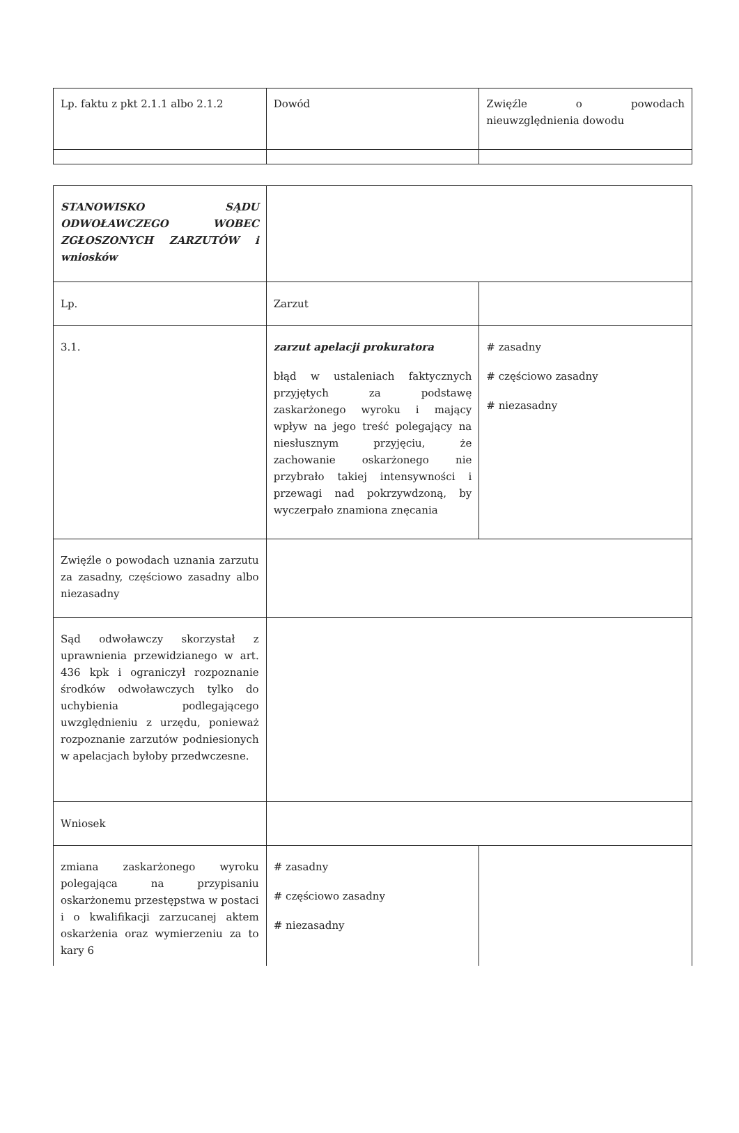| Lp. faktu z pkt 2.1.1 albo 2.1.2 | Dowód | Zwięźle o powodach nieuwzględnienia dowodu |
| STANOWISKO SĄDU ODWOŁAWCZEGO WOBEC ZGŁOSZONYCH ZARZUTÓW i wniosków | | |
| Lp. | Zarzut | |
| 3.1. | zarzut apelacji prokuratora błąd w ustaleniach faktycznych przyjętych za podstawę zaskarżonego wyroku i mający wpływ na jego treść polegający na niesłusznym przyjęciu, że zachowanie oskarżonego nie przybrało takiej intensywności i przewagi nad pokrzywdzoną, by wyczerpało znamiona znęcania | # zasadny # częściowo zasadny # niezasadny |
| Zwięźle o powodach uznania zarzutu za zasadny, częściowo zasadny albo niezasadny | | |
| Sąd odwoławczy skorzystał z uprawnienia przewidzianego w art. 436 kpk i ograniczył rozpoznanie środków odwoławczych tylko do uchybienia podlegającego uwzględnieniu z urzędu, ponieważ rozpoznanie zarzutów podniesionych w apelacjach byłoby przedwczesne. | | |
| Wniosek | | |
| zmiana zaskarżonego wyroku polegająca na przypisaniu oskarżonemu przestępstwa w postaci i o kwalifikacji zarzucanej aktem oskarżenia oraz wymierzeniu za to kary 6 | # zasadny # częściowo zasadny # niezasadny | |